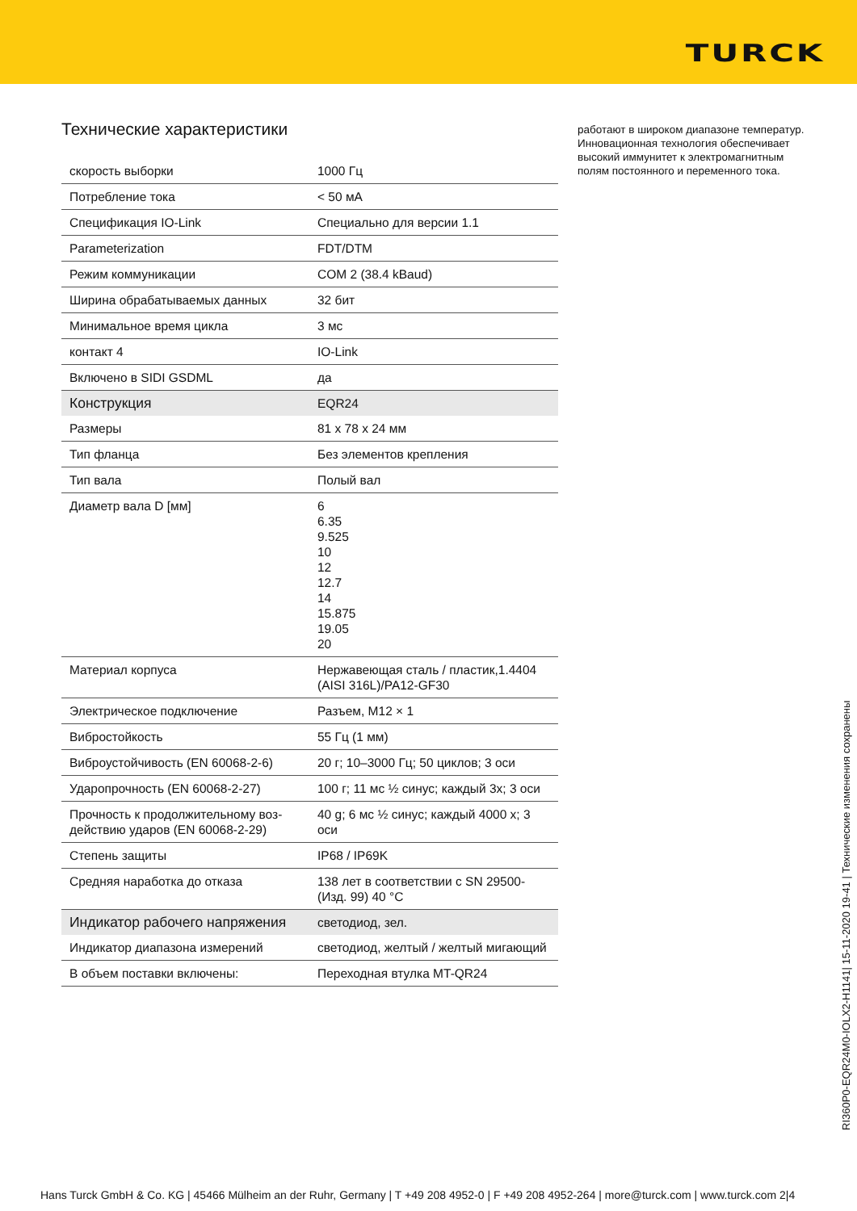TURCK
Технические характеристики
| скорость выборки | 1000 Гц |
| Потребление тока | < 50 мА |
| Спецификация IO-Link | Специально для версии 1.1 |
| Parameterization | FDT/DTM |
| Режим коммуникации | COM 2 (38.4 kBaud) |
| Ширина обрабатываемых данных | 32 бит |
| Минимальное время цикла | 3 мс |
| контакт 4 | IO-Link |
| Включено в SIDI GSDML | да |
| Конструкция | EQR24 |
| Размеры | 81 x 78 x 24 мм |
| Тип фланца | Без элементов крепления |
| Тип вала | Полый вал |
| Диаметр вала D [мм] | 6 6.35 9.525 10 12 12.7 14 15.875 19.05 20 |
| Материал корпуса | Нержавеющая сталь / пластик,1.4404 (AISI 316L)/PA12-GF30 |
| Электрическое подключение | Разъем, M12 × 1 |
| Вибростойкость | 55 Гц (1 мм) |
| Виброустойчивость (EN 60068-2-6) | 20 г; 10–3000 Гц; 50 циклов; 3 оси |
| Ударопрочность (EN 60068-2-27) | 100 г; 11 мс ½ синус; каждый 3x; 3 оси |
| Прочность к продолжительному воз­действию ударов (EN 60068-2-29) | 40 g; 6 мс ½ синус; каждый 4000 x; 3 оси |
| Степень защиты | IP68 / IP69K |
| Средняя наработка до отказа | 138 лет в соответствии с SN 29500-(Изд. 99) 40 °C |
| Индикатор рабочего напряжения | светодиод, зел. |
| Индикатор диапазона измерений | светодиод, желтый / желтый мигающий |
| В объем поставки включены: | Переходная втулка MT-QR24 |
работают в широком диапазоне температур. Инновационная технология обеспечивает высокий иммунитет к электромагнитным полям постоянного и переменного тока.
RI360P0-EQR24M0-IOLX2-H1141| 15-11-2020 19-41 | Технические изменения сохранены
Hans Turck GmbH & Co. KG | 45466 Mülheim an der Ruhr, Germany | T +49 208 4952-0 | F +49 208 4952-264 | more@turck.com | www.turck.com 2|4